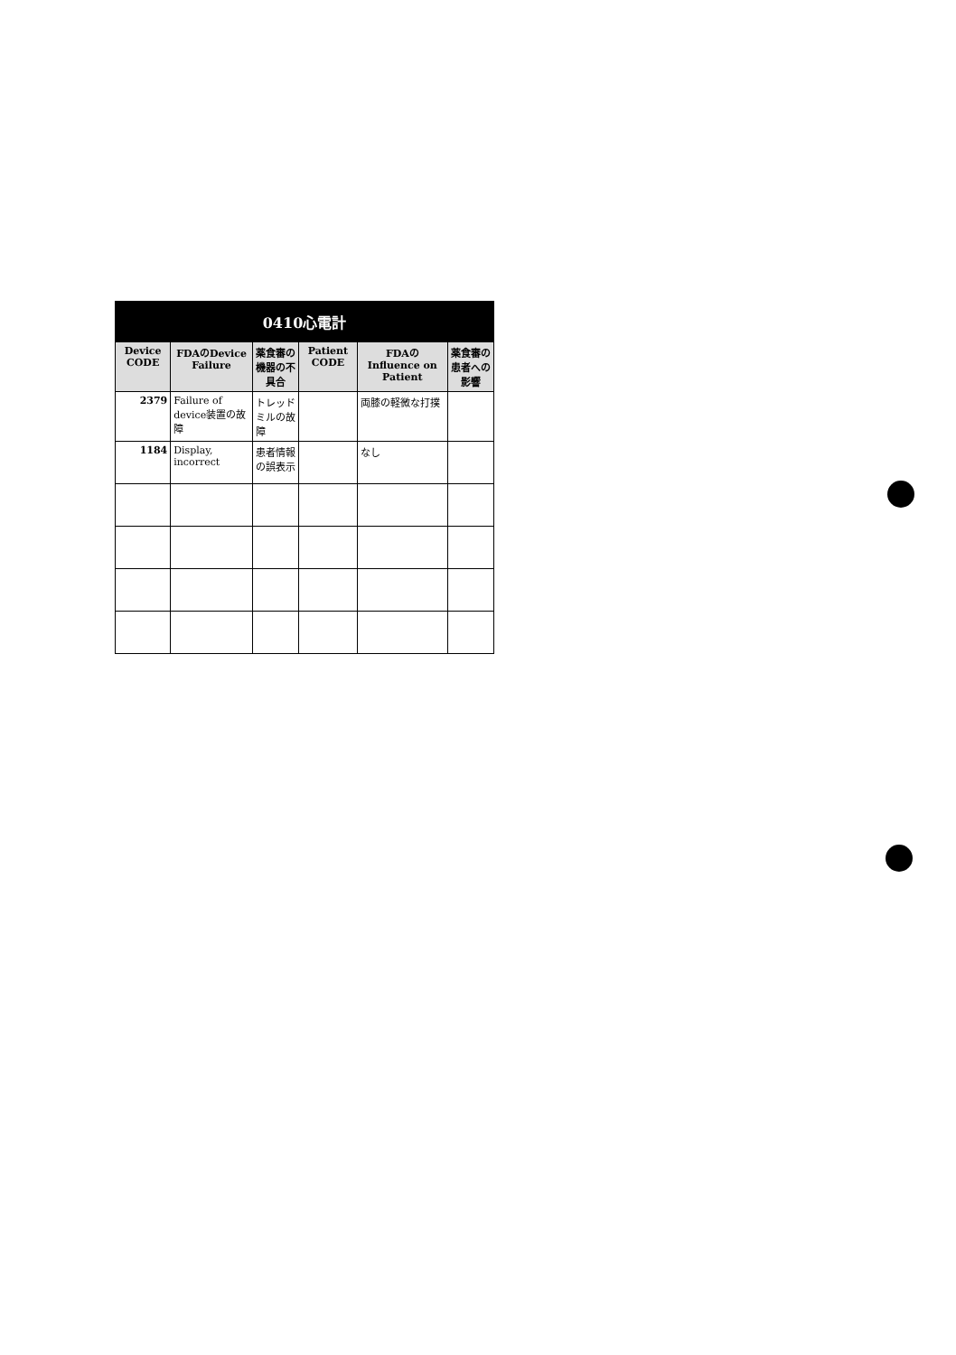| 0410心電計 | | | | | |
| --- | --- | --- | --- | --- | --- |
| Device CODE | FDAのDevice Failure | 薬食審の機器の不具合 | Patient CODE | FDAのInfluence on Patient | 薬食審の患者への影響 |
| 2379 | Failure of device装置の故障 | トレッドミルの故障 | | 両膝の軽微な打撲 | |
| 1184 | Display, incorrect | 患者情報の誤表示 | | なし | |